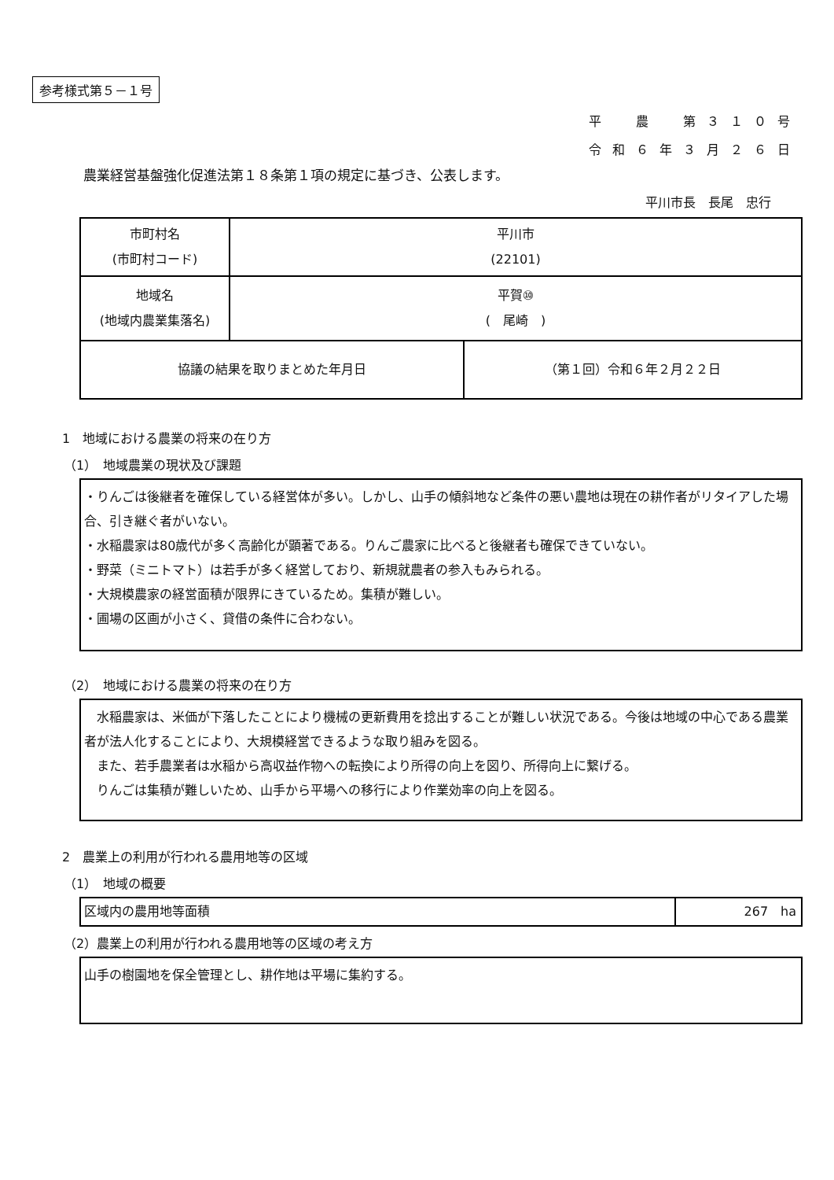参考様式第５－１号
平　農　第３１０号
令和６年３月２６日
農業経営基盤強化促進法第１８条第１項の規定に基づき、公表します。
平川市長　長尾　忠行
| 市町村名 (市町村コード) | 平川市 (22101) | |
| 地域名 (地域内農業集落名) | 平賀⑩ ( 尾崎 ) | |
| 協議の結果を取りまとめた年月日 | | （第１回）令和６年２月２２日 |
1　地域における農業の将来の在り方
（1）　地域農業の現状及び課題
・りんごは後継者を確保している経営体が多い。しかし、山手の傾斜地など条件の悪い農地は現在の耕作者がリタイアした場合、引き継ぐ者がいない。
・水稲農家は80歳代が多く高齢化が顕著である。りんご農家に比べると後継者も確保できていない。
・野菜（ミニトマト）は若手が多く経営しており、新規就農者の参入もみられる。
・大規模農家の経営面積が限界にきているため。集積が難しい。
・圃場の区画が小さく、貸借の条件に合わない。
（2）　地域における農業の将来の在り方
　水稲農家は、米価が下落したことにより機械の更新費用を捻出することが難しい状況である。今後は地域の中心である農業者が法人化することにより、大規模経営できるような取り組みを図る。
　また、若手農業者は水稲から高収益作物への転換により所得の向上を図り、所得向上に繋げる。
　りんごは集積が難しいため、山手から平場への移行により作業効率の向上を図る。
2　農業上の利用が行われる農用地等の区域
（1）　地域の概要
| 区域内の農用地等面積 | 267 ha |
（2）農業上の利用が行われる農用地等の区域の考え方
山手の樹園地を保全管理とし、耕作地は平場に集約する。